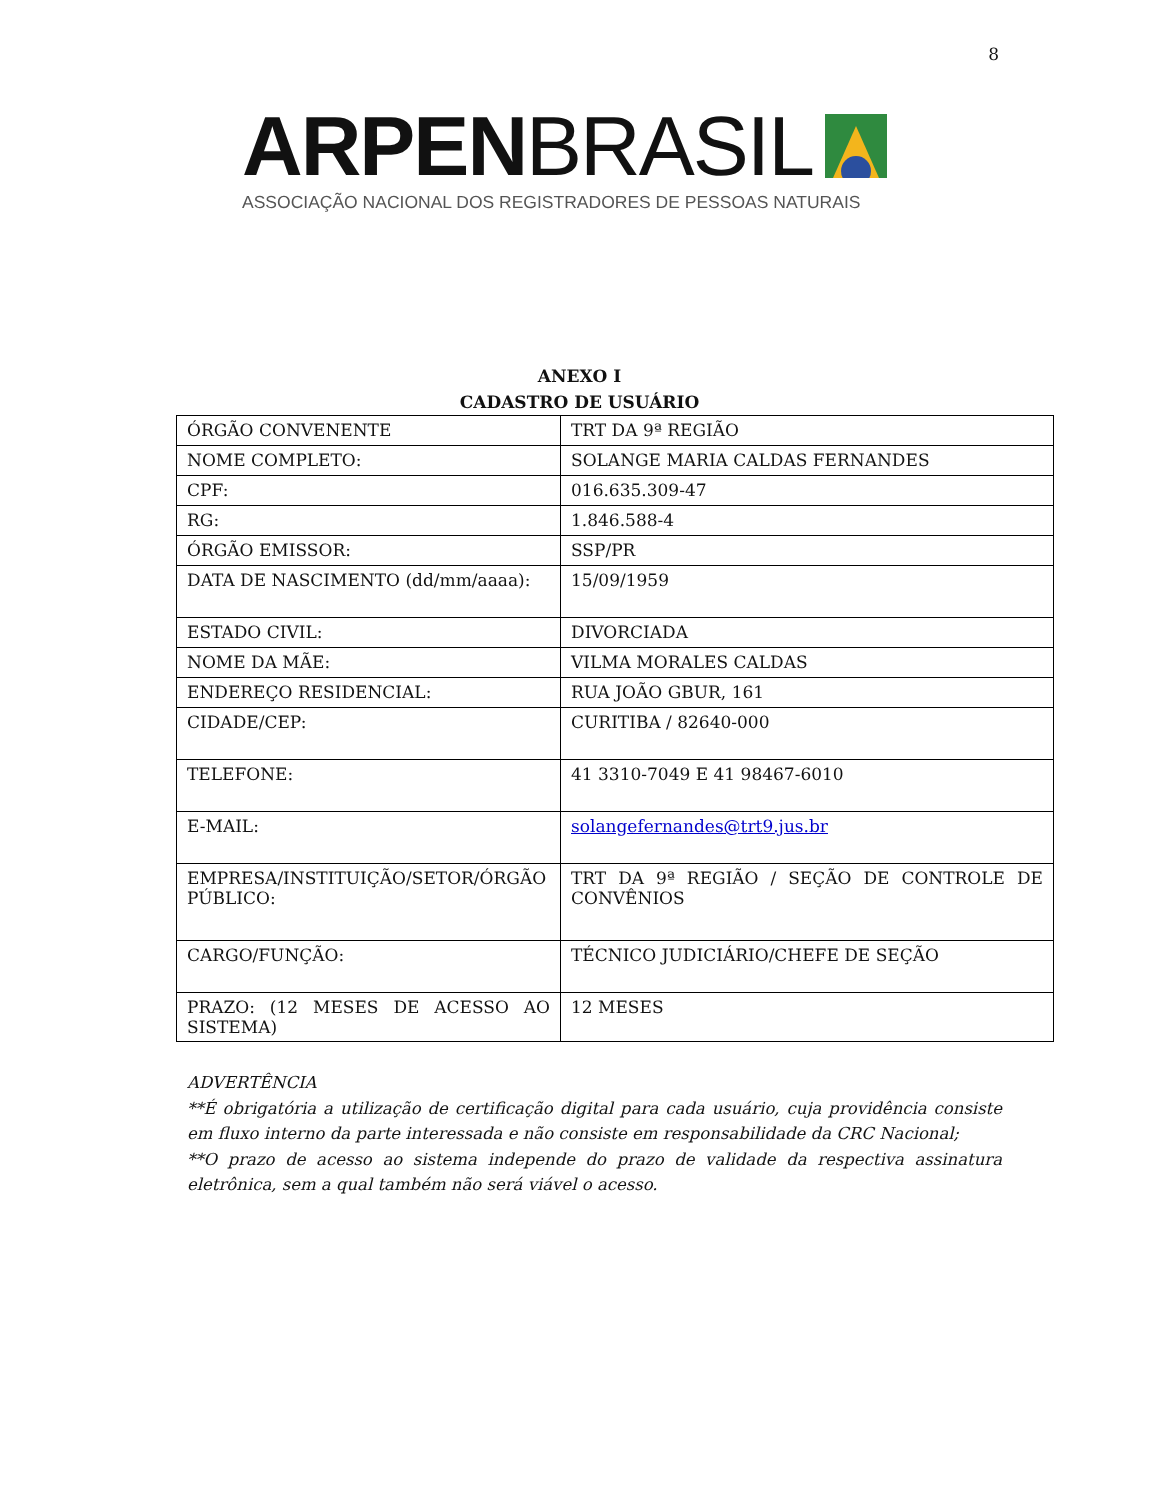8
ARPEN BRASIL
ASSOCIAÇÃO NACIONAL DOS REGISTRADORES DE PESSOAS NATURAIS
ANEXO I
CADASTRO DE USUÁRIO
| ÓRGÃO CONVENENTE | TRT DA 9ª REGIÃO |
| NOME COMPLETO: | SOLANGE MARIA CALDAS FERNANDES |
| CPF: | 016.635.309-47 |
| RG: | 1.846.588-4 |
| ÓRGÃO EMISSOR: | SSP/PR |
| DATA DE NASCIMENTO (dd/mm/aaaa): | 15/09/1959 |
| ESTADO CIVIL: | DIVORCIADA |
| NOME DA MÃE: | VILMA MORALES CALDAS |
| ENDEREÇO RESIDENCIAL: | RUA JOÃO GBUR, 161 |
| CIDADE/CEP: | CURITIBA / 82640-000 |
| TELEFONE: | 41 3310-7049 E 41 98467-6010 |
| E-MAIL: | solangefernandes@trt9.jus.br |
| EMPRESA/INSTITUIÇÃO/SETOR/ÓRGÃO PÚBLICO: | TRT DA 9ª REGIÃO / SEÇÃO DE CONTROLE DE CONVÊNIOS |
| CARGO/FUNÇÃO: | TÉCNICO JUDICIÁRIO/CHEFE DE SEÇÃO |
| PRAZO: (12 MESES DE ACESSO AO SISTEMA) | 12 MESES |
ADVERTÊNCIA
**É obrigatória a utilização de certificação digital para cada usuário, cuja providência consiste em fluxo interno da parte interessada e não consiste em responsabilidade da CRC Nacional;
**O prazo de acesso ao sistema independe do prazo de validade da respectiva assinatura eletrônica, sem a qual também não será viável o acesso.